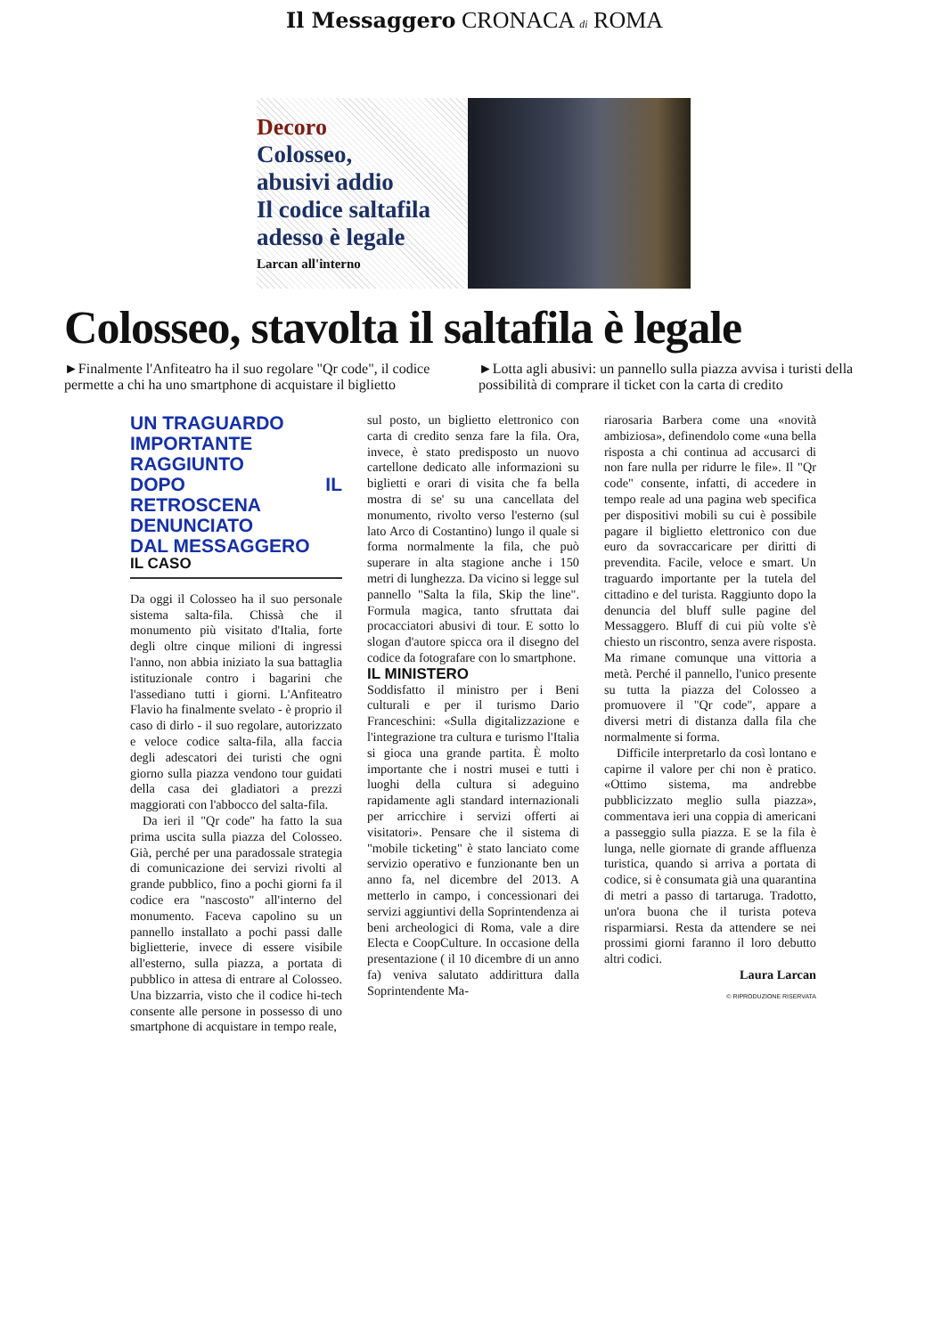Il Messaggero CRONACA di ROMA
Decoro
Colosseo,
abusivi addio
Il codice saltafila
adesso è legale
Larcan all'interno
Colosseo, stavolta il saltafila è legale
►Finalmente l'Anfiteatro ha il suo regolare "Qr code", il codice permette a chi ha uno smartphone di acquistare il biglietto
►Lotta agli abusivi: un pannello sulla piazza avvisa i turisti della possibilità di comprare il ticket con la carta di credito
UN TRAGUARDO
IMPORTANTE
RAGGIUNTO
DOPO IL RETROSCENA
DENUNCIATO
DAL MESSAGGERO
IL CASO
Da oggi il Colosseo ha il suo personale sistema salta-fila. Chissà che il monumento più visitato d'Italia, forte degli oltre cinque milioni di ingressi l'anno, non abbia iniziato la sua battaglia istituzionale contro i bagarini che l'assediano tutti i giorni. L'Anfiteatro Flavio ha finalmente svelato - è proprio il caso di dirlo - il suo regolare, autorizzato e veloce codice salta-fila, alla faccia degli adescatori dei turisti che ogni giorno sulla piazza vendono tour guidati della casa dei gladiatori a prezzi maggiorati con l'abbocco del salta-fila.
Da ieri il "Qr code" ha fatto la sua prima uscita sulla piazza del Colosseo. Già, perché per una paradossale strategia di comunicazione dei servizi rivolti al grande pubblico, fino a pochi giorni fa il codice era "nascosto" all'interno del monumento. Faceva capolino su un pannello installato a pochi passi dalle biglietterie, invece di essere visibile all'esterno, sulla piazza, a portata di pubblico in attesa di entrare al Colosseo. Una bizzarria, visto che il codice hi-tech consente alle persone in possesso di uno smartphone di acquistare in tempo reale,
sul posto, un biglietto elettronico con carta di credito senza fare la fila. Ora, invece, è stato predisposto un nuovo cartellone dedicato alle informazioni su biglietti e orari di visita che fa bella mostra di se' su una cancellata del monumento, rivolto verso l'esterno (sul lato Arco di Costantino) lungo il quale si forma normalmente la fila, che può superare in alta stagione anche i 150 metri di lunghezza. Da vicino si legge sul pannello "Salta la fila, Skip the line". Formula magica, tanto sfruttata dai procacciatori abusivi di tour. E sotto lo slogan d'autore spicca ora il disegno del codice da fotografare con lo smartphone.
IL MINISTERO
Soddisfatto il ministro per i Beni culturali e per il turismo Dario Franceschini: «Sulla digitalizzazione e l'integrazione tra cultura e turismo l'Italia si gioca una grande partita. È molto importante che i nostri musei e tutti i luoghi della cultura si adeguino rapidamente agli standard internazionali per arricchire i servizi offerti ai visitatori». Pensare che il sistema di "mobile ticketing" è stato lanciato come servizio operativo e funzionante ben un anno fa, nel dicembre del 2013. A metterlo in campo, i concessionari dei servizi aggiuntivi della Soprintendenza ai beni archeologici di Roma, vale a dire Electa e CoopCulture. In occasione della presentazione ( il 10 dicembre di un anno fa) veniva salutato addirittura dalla Soprintendente Ma-
riarosaria Barbera come una «novità ambiziosa», definendolo come «una bella risposta a chi continua ad accusarci di non fare nulla per ridurre le file». Il "Qr code" consente, infatti, di accedere in tempo reale ad una pagina web specifica per dispositivi mobili su cui è possibile pagare il biglietto elettronico con due euro da sovraccaricare per diritti di prevendita. Facile, veloce e smart. Un traguardo importante per la tutela del cittadino e del turista. Raggiunto dopo la denuncia del bluff sulle pagine del Messaggero. Bluff di cui più volte s'è chiesto un riscontro, senza avere risposta. Ma rimane comunque una vittoria a metà. Perché il pannello, l'unico presente su tutta la piazza del Colosseo a promuovere il "Qr code", appare a diversi metri di distanza dalla fila che normalmente si forma.
Difficile interpretarlo da così lontano e capirne il valore per chi non è pratico. «Ottimo sistema, ma andrebbe pubblicizzato meglio sulla piazza», commentava ieri una coppia di americani a passeggio sulla piazza. E se la fila è lunga, nelle giornate di grande affluenza turistica, quando si arriva a portata di codice, si è consumata già una quarantina di metri a passo di tartaruga. Tradotto, un'ora buona che il turista poteva risparmiarsi. Resta da attendere se nei prossimi giorni faranno il loro debutto altri codici.
Laura Larcan
© RIPRODUZIONE RISERVATA